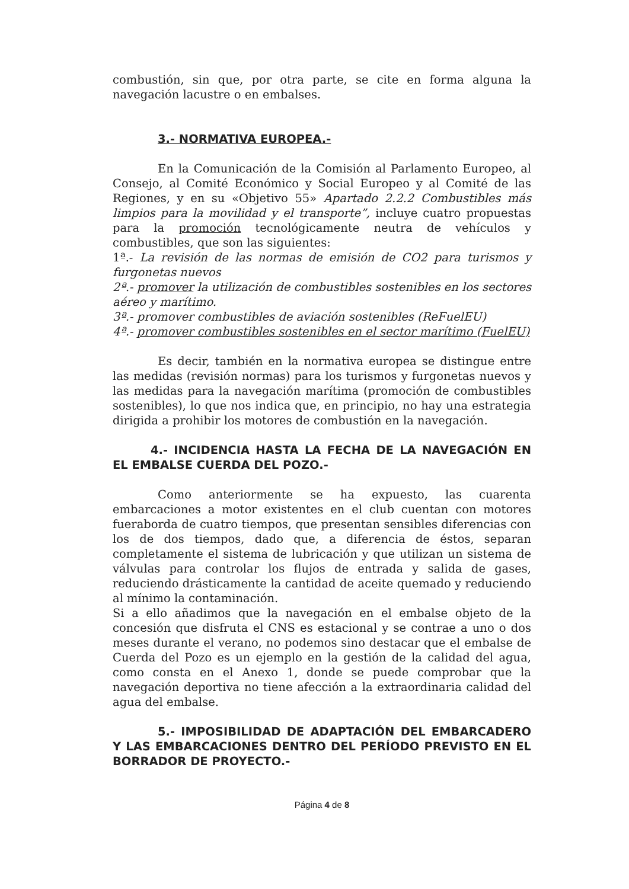combustión, sin que, por otra parte, se cite en forma alguna la navegación lacustre o en embalses.
3.- NORMATIVA EUROPEA.-
En la Comunicación de la Comisión al Parlamento Europeo, al Consejo, al Comité Económico y Social Europeo y al Comité de las Regiones, y en su «Objetivo 55» Apartado 2.2.2 Combustibles más limpios para la movilidad y el transporte”, incluye cuatro propuestas para la promoción tecnológicamente neutra de vehículos y combustibles, que son las siguientes:
1ª.- La revisión de las normas de emisión de CO2 para turismos y furgonetas nuevos
2ª.- promover la utilización de combustibles sostenibles en los sectores aéreo y marítimo.
3ª.- promover combustibles de aviación sostenibles (ReFuelEU)
4ª.- promover combustibles sostenibles en el sector marítimo (FuelEU)
Es decir, también en la normativa europea se distingue entre las medidas (revisión normas) para los turismos y furgonetas nuevos y las medidas para la navegación marítima (promoción de combustibles sostenibles), lo que nos indica que, en principio, no hay una estrategia dirigida a prohibir los motores de combustión en la navegación.
4.- INCIDENCIA HASTA LA FECHA DE LA NAVEGACIÓN EN EL EMBALSE CUERDA DEL POZO.-
Como anteriormente se ha expuesto, las cuarenta embarcaciones a motor existentes en el club cuentan con motores fueraborda de cuatro tiempos, que presentan sensibles diferencias con los de dos tiempos, dado que, a diferencia de éstos, separan completamente el sistema de lubricación y que utilizan un sistema de válvulas para controlar los flujos de entrada y salida de gases, reduciendo drásticamente la cantidad de aceite quemado y reduciendo al mínimo la contaminación.
Si a ello añadimos que la navegación en el embalse objeto de la concesión que disfruta el CNS es estacional y se contrae a uno o dos meses durante el verano, no podemos sino destacar que el embalse de Cuerda del Pozo es un ejemplo en la gestión de la calidad del agua, como consta en el Anexo 1, donde se puede comprobar que la navegación deportiva no tiene afección a la extraordinaria calidad del agua del embalse.
5.- IMPOSIBILIDAD DE ADAPTACIÓN DEL EMBARCADERO Y LAS EMBARCACIONES DENTRO DEL PERÍODO PREVISTO EN EL BORRADOR DE PROYECTO.-
Página 4 de 8